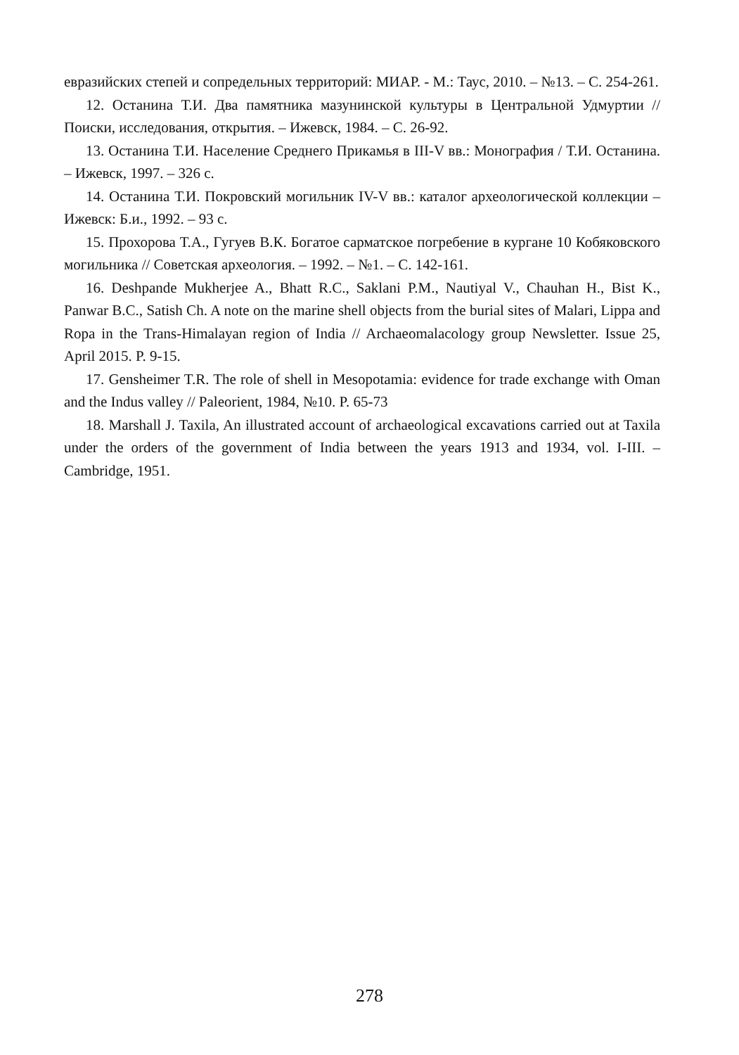евразийских степей и сопредельных территорий: МИАР. - М.: Таус, 2010. – №13. – С. 254-261.
12. Останина Т.И. Два памятника мазунинской культуры в Центральной Удмуртии // Поиски, исследования, открытия. – Ижевск, 1984. – С. 26-92.
13. Останина Т.И. Население Среднего Прикамья в III-V вв.: Монография / Т.И. Останина. – Ижевск, 1997. – 326 с.
14. Останина Т.И. Покровский могильник IV-V вв.: каталог археологической коллекции – Ижевск: Б.и., 1992. – 93 с.
15. Прохорова Т.А., Гугуев В.К. Богатое сарматское погребение в кургане 10 Кобяковского могильника // Советская археология. – 1992. – №1. – С. 142-161.
16. Deshpande Mukherjee A., Bhatt R.C., Saklani P.M., Nautiyal V., Chauhan H., Bist K., Panwar B.C., Satish Ch. A note on the marine shell objects from the burial sites of Malari, Lippa and Ropa in the Trans-Himalayan region of India // Archaeomalacology group Newsletter. Issue 25, April 2015. P. 9-15.
17. Gensheimer T.R. The role of shell in Mesopotamia: evidence for trade exchange with Oman and the Indus valley // Paleorient, 1984, №10. P. 65-73
18. Marshall J. Taxila, An illustrated account of archaeological excavations carried out at Taxila under the orders of the government of India between the years 1913 and 1934, vol. I-III. – Cambridge, 1951.
278